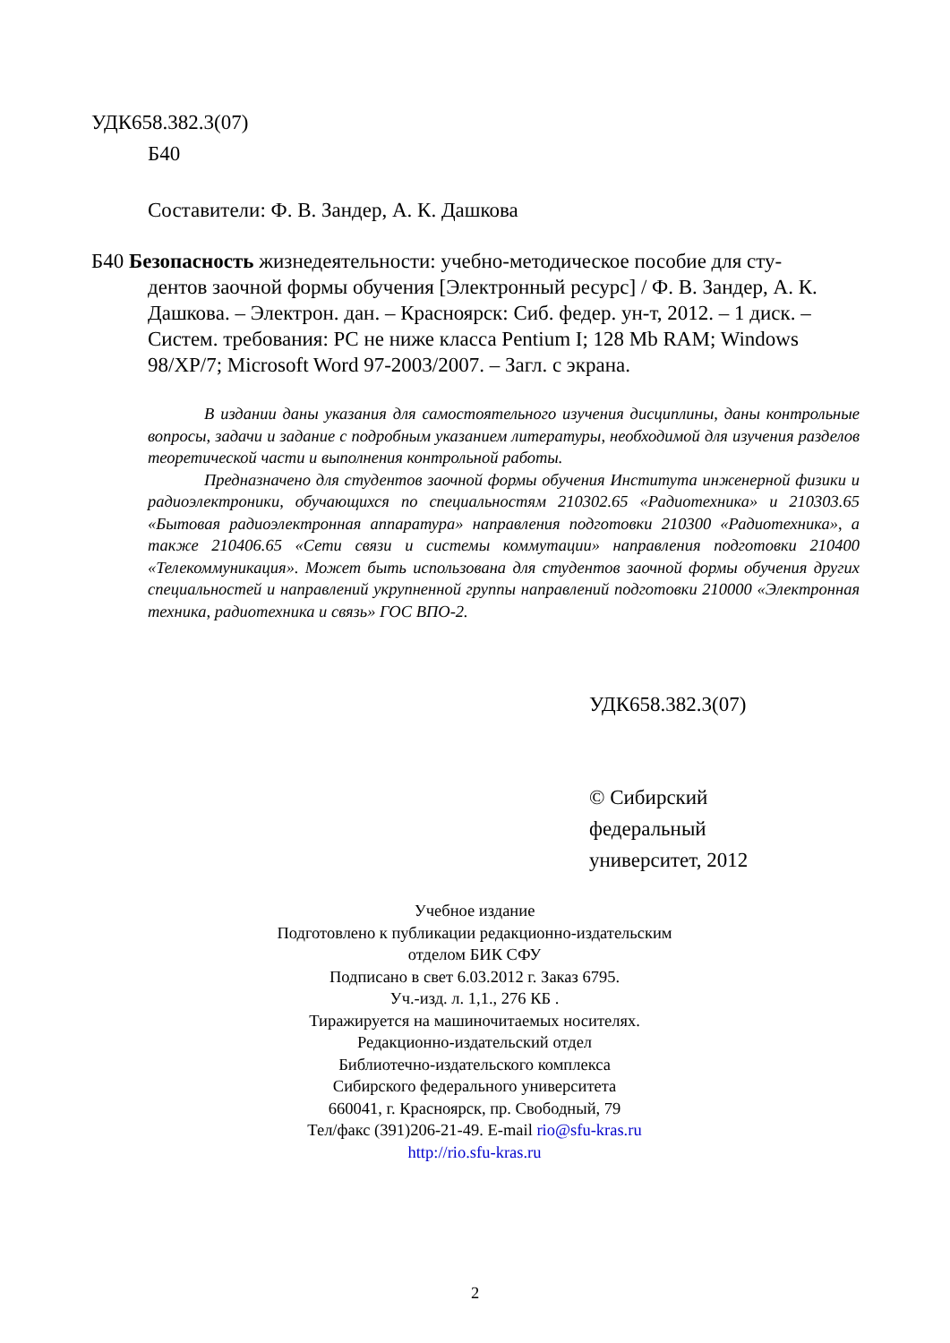УДК658.382.3(07)
Б40
Составители: Ф. В. Зандер, А. К. Дашкова
Б40 Безопасность жизнедеятельности: учебно-методическое пособие для сту-
дентов заочной формы обучения [Электронный ресурс] / Ф. В. Зандер, А. К. Дашкова. – Электрон. дан. – Красноярск: Сиб. федер. ун-т, 2012. – 1 диск. – Систем. требования: PC не ниже класса Pentium I; 128 Mb RAM; Windows 98/XP/7; Microsoft Word 97-2003/2007. – Загл. с экрана.
В издании даны указания для самостоятельного изучения дисциплины, даны контрольные вопросы, задачи и задание с подробным указанием литературы, необходимой для изучения разделов теоретической части и выполнения контрольной работы.
Предназначено для студентов заочной формы обучения Института инженерной физики и радиоэлектроники, обучающихся по специальностям 210302.65 «Радиотехника» и 210303.65 «Бытовая радиоэлектронная аппаратура» направления подготовки 210300 «Радиотехника», а также 210406.65 «Сети связи и системы коммутации» направления подготовки 210400 «Телекоммуникация». Может быть использована для студентов заочной формы обучения других специальностей и направлений укрупненной группы направлений подготовки 210000 «Электронная техника, радиотехника и связь» ГОС ВПО-2.
УДК658.382.3(07)
© Сибирский
федеральный
университет, 2012
Учебное издание
Подготовлено к публикации редакционно-издательским
отделом БИК СФУ
Подписано в свет 6.03.2012 г. Заказ 6795.
Уч.-изд. л. 1,1., 276 КБ .
Тиражируется на машиночитаемых носителях.
Редакционно-издательский отдел
Библиотечно-издательского комплекса
Сибирского федерального университета
660041, г. Красноярск, пр. Свободный, 79
Тел/факс (391)206-21-49. E-mail rio@sfu-kras.ru
http://rio.sfu-kras.ru
2